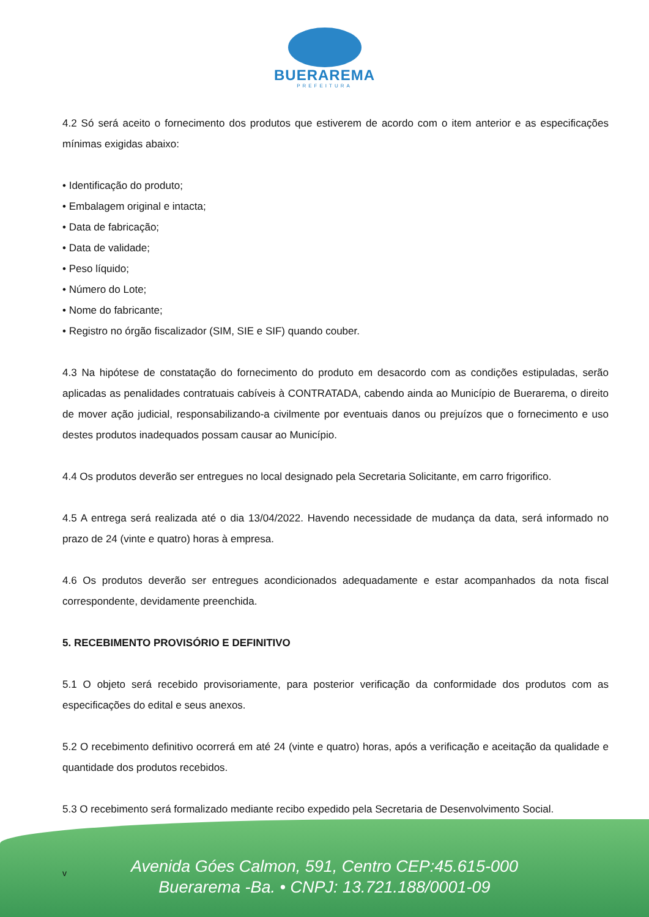BUERAREMA
PREFEITURA
4.2 Só será aceito o fornecimento dos produtos que estiverem de acordo com o item anterior e as especificações mínimas exigidas abaixo:
• Identificação do produto;
• Embalagem original e intacta;
• Data de fabricação;
• Data de validade;
• Peso líquido;
• Número do Lote;
• Nome do fabricante;
• Registro no órgão fiscalizador (SIM, SIE e SIF) quando couber.
4.3 Na hipótese de constatação do fornecimento do produto em desacordo com as condições estipuladas, serão aplicadas as penalidades contratuais cabíveis à CONTRATADA, cabendo ainda ao Município de Buerarema, o direito de mover ação judicial, responsabilizando-a civilmente por eventuais danos ou prejuízos que o fornecimento e uso destes produtos inadequados possam causar ao Município.
4.4 Os produtos deverão ser entregues no local designado pela Secretaria Solicitante, em carro frigorifico.
4.5 A entrega será realizada até o dia 13/04/2022. Havendo necessidade de mudança da data, será informado no prazo de 24 (vinte e quatro) horas à empresa.
4.6 Os produtos deverão ser entregues acondicionados adequadamente e estar acompanhados da nota fiscal correspondente, devidamente preenchida.
5. RECEBIMENTO PROVISÓRIO E DEFINITIVO
5.1 O objeto será recebido provisoriamente, para posterior verificação da conformidade dos produtos com as especificações do edital e seus anexos.
5.2 O recebimento definitivo ocorrerá em até 24 (vinte e quatro) horas, após a verificação e aceitação da qualidade e quantidade dos produtos recebidos.
5.3 O recebimento será formalizado mediante recibo expedido pela Secretaria de Desenvolvimento Social.
v
Avenida Góes Calmon, 591, Centro CEP:45.615-000
Buerarema -Ba. • CNPJ: 13.721.188/0001-09